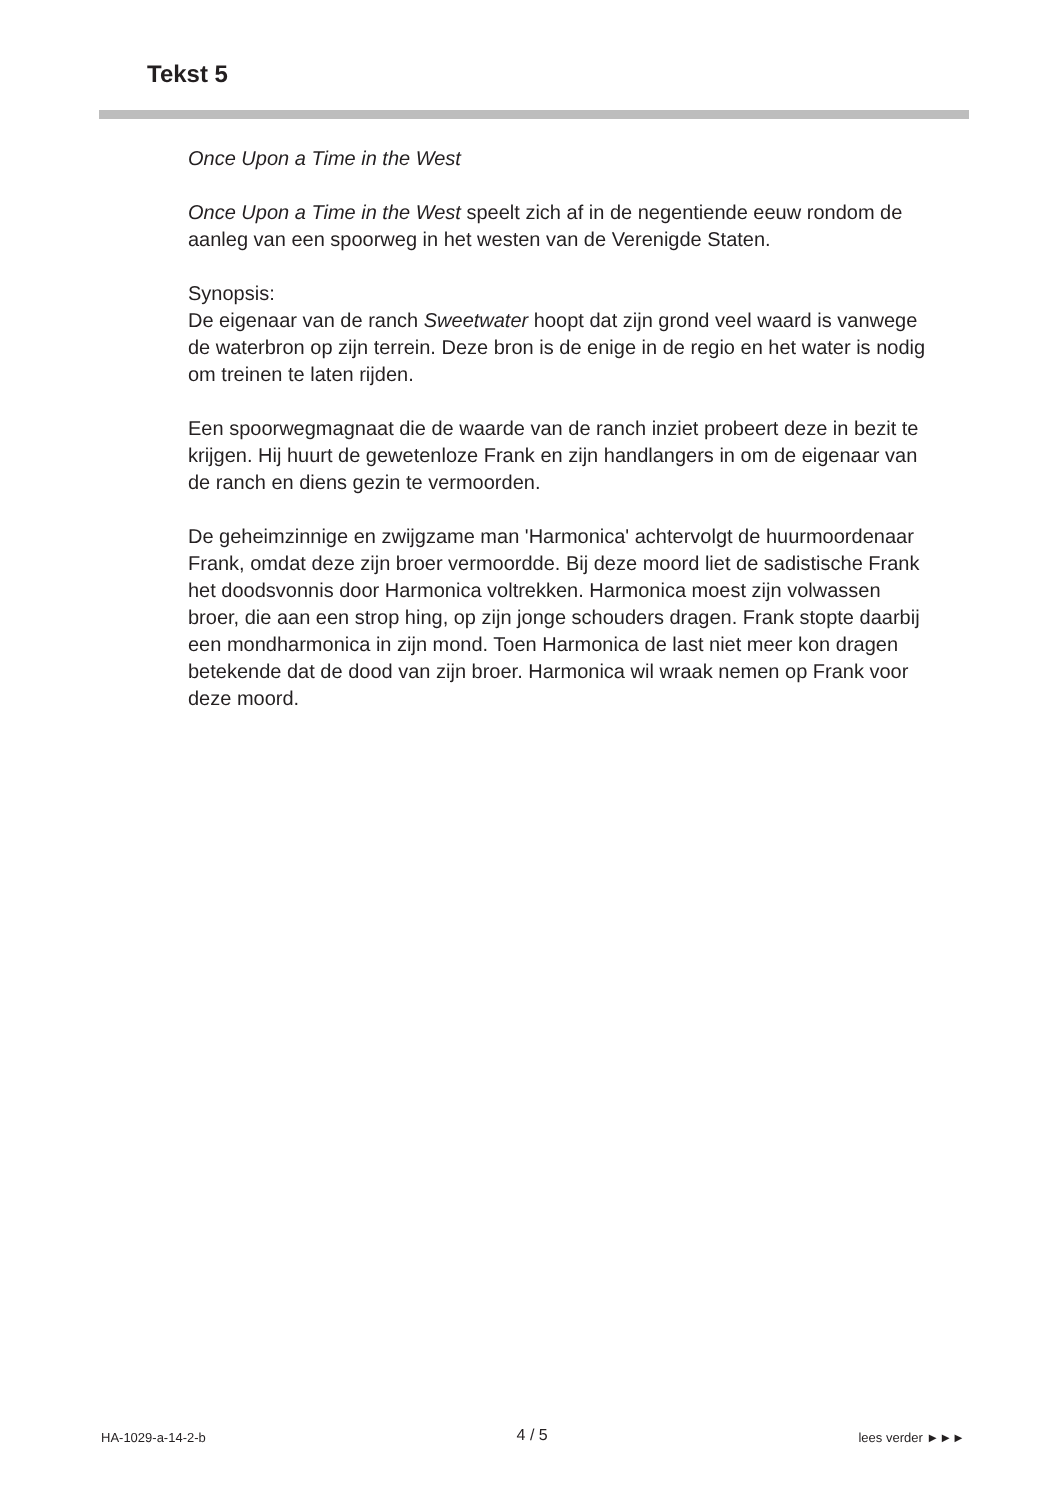Tekst 5
Once Upon a Time in the West
Once Upon a Time in the West speelt zich af in de negentiende eeuw rondom de aanleg van een spoorweg in het westen van de Verenigde Staten.
Synopsis:
De eigenaar van de ranch Sweetwater hoopt dat zijn grond veel waard is vanwege de waterbron op zijn terrein. Deze bron is de enige in de regio en het water is nodig om treinen te laten rijden.
Een spoorwegmagnaat die de waarde van de ranch inziet probeert deze in bezit te krijgen. Hij huurt de gewetenloze Frank en zijn handlangers in om de eigenaar van de ranch en diens gezin te vermoorden.
De geheimzinnige en zwijgzame man 'Harmonica' achtervolgt de huurmoordenaar Frank, omdat deze zijn broer vermoordde. Bij deze moord liet de sadistische Frank het doodsvonnis door Harmonica voltrekken. Harmonica moest zijn volwassen broer, die aan een strop hing, op zijn jonge schouders dragen. Frank stopte daarbij een mondharmonica in zijn mond. Toen Harmonica de last niet meer kon dragen betekende dat de dood van zijn broer. Harmonica wil wraak nemen op Frank voor deze moord.
HA-1029-a-14-2-b 4 / 5 lees verder ►►►